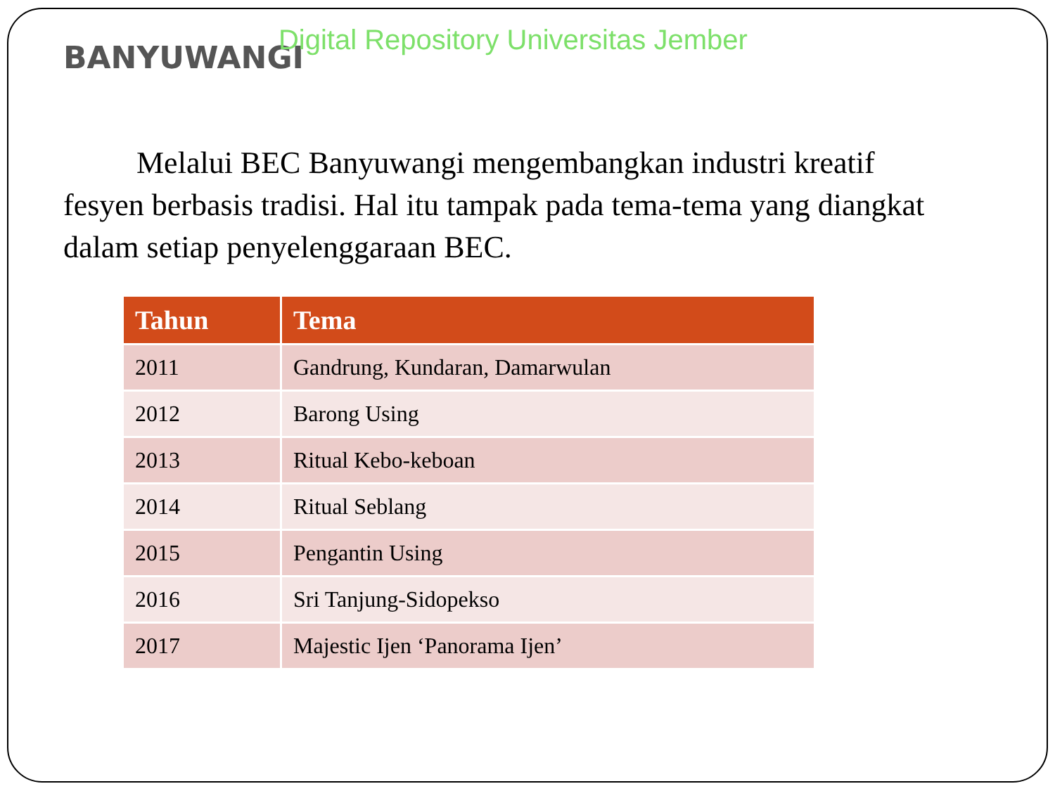BANYUWANGI Digital Repository Universitas Jember
Melalui BEC Banyuwangi mengembangkan industri kreatif fesyen berbasis tradisi. Hal itu tampak pada tema-tema yang diangkat dalam setiap penyelenggaraan BEC.
| Tahun | Tema |
| --- | --- |
| 2011 | Gandrung, Kundaran, Damarwulan |
| 2012 | Barong Using |
| 2013 | Ritual Kebo-keboan |
| 2014 | Ritual Seblang |
| 2015 | Pengantin Using |
| 2016 | Sri Tanjung-Sidopekso |
| 2017 | Majestic Ijen ‘Panorama Ijen’ |